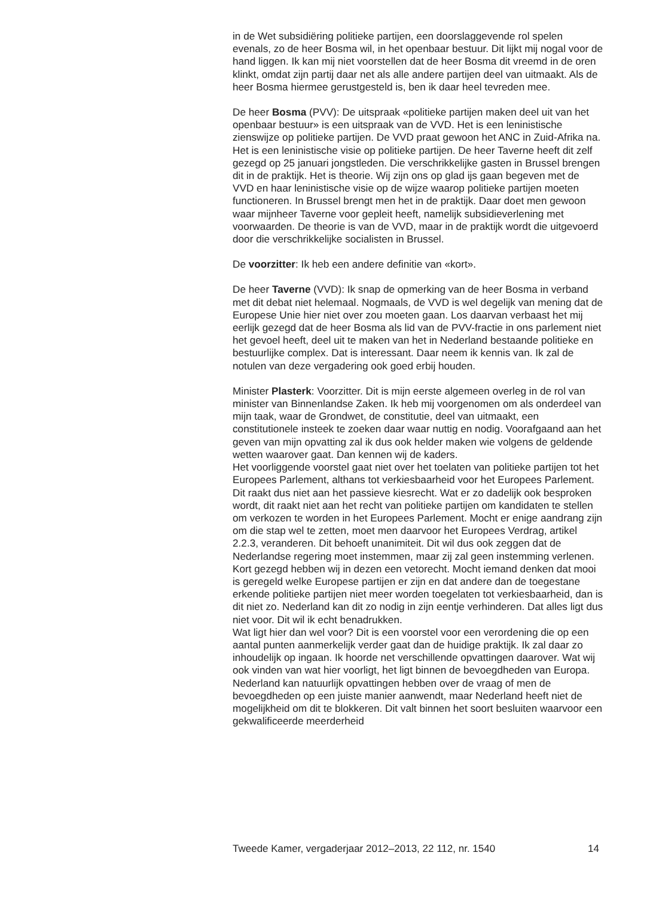in de Wet subsidiëring politieke partijen, een doorslaggevende rol spelen evenals, zo de heer Bosma wil, in het openbaar bestuur. Dit lijkt mij nogal voor de hand liggen. Ik kan mij niet voorstellen dat de heer Bosma dit vreemd in de oren klinkt, omdat zijn partij daar net als alle andere partijen deel van uitmaakt. Als de heer Bosma hiermee gerustgesteld is, ben ik daar heel tevreden mee.
De heer Bosma (PVV): De uitspraak «politieke partijen maken deel uit van het openbaar bestuur» is een uitspraak van de VVD. Het is een leninis­tische zienswijze op politieke partijen. De VVD praat gewoon het ANC in Zuid-Afrika na. Het is een leninistische visie op politieke partijen. De heer Taverne heeft dit zelf gezegd op 25 januari jongstleden. Die verschrikke­lijke gasten in Brussel brengen dit in de praktijk. Het is theorie. Wij zijn ons op glad ijs gaan begeven met de VVD en haar leninistische visie op de wijze waarop politieke partijen moeten functioneren. In Brussel brengt men het in de praktijk. Daar doet men gewoon waar mijnheer Taverne voor gepleit heeft, namelijk subsidieverlening met voorwaarden. De theorie is van de VVD, maar in de praktijk wordt die uitgevoerd door die verschrikkelijke socialisten in Brussel.
De voorzitter: Ik heb een andere definitie van «kort».
De heer Taverne (VVD): Ik snap de opmerking van de heer Bosma in verband met dit debat niet helemaal. Nogmaals, de VVD is wel degelijk van mening dat de Europese Unie hier niet over zou moeten gaan. Los daarvan verbaast het mij eerlijk gezegd dat de heer Bosma als lid van de PVV-fractie in ons parlement niet het gevoel heeft, deel uit te maken van het in Nederland bestaande politieke en bestuurlijke complex. Dat is interessant. Daar neem ik kennis van. Ik zal de notulen van deze verga­dering ook goed erbij houden.
Minister Plasterk: Voorzitter. Dit is mijn eerste algemeen overleg in de rol van minister van Binnenlandse Zaken. Ik heb mij voorgenomen om als onderdeel van mijn taak, waar de Grondwet, de constitutie, deel van uitmaakt, een constitutionele insteek te zoeken daar waar nuttig en nodig. Voorafgaand aan het geven van mijn opvatting zal ik dus ook helder maken wie volgens de geldende wetten waarover gaat. Dan kennen wij de kaders.
Het voorliggende voorstel gaat niet over het toelaten van politieke partijen tot het Europees Parlement, althans tot verkiesbaarheid voor het Europees Parlement. Dit raakt dus niet aan het passieve kiesrecht. Wat er zo dadelijk ook besproken wordt, dit raakt niet aan het recht van politieke partijen om kandidaten te stellen om verkozen te worden in het Europees Parlement. Mocht er enige aandrang zijn om die stap wel te zetten, moet men daarvoor het Europees Verdrag, artikel 2.2.3, veranderen. Dit behoeft unanimiteit. Dit wil dus ook zeggen dat de Nederlandse regering moet instemmen, maar zij zal geen instemming verlenen. Kort gezegd hebben wij in dezen een vetorecht. Mocht iemand denken dat mooi is geregeld welke Europese partijen er zijn en dat andere dan de toegestane erkende politieke partijen niet meer worden toegelaten tot verkiesbaarheid, dan is dit niet zo. Nederland kan dit zo nodig in zijn eentje verhinderen. Dat alles ligt dus niet voor. Dit wil ik echt benadrukken.
Wat ligt hier dan wel voor? Dit is een voorstel voor een verordening die op een aantal punten aanmerkelijk verder gaat dan de huidige praktijk. Ik zal daar zo inhoudelijk op ingaan. Ik hoorde net verschillende opvattingen daarover. Wat wij ook vinden van wat hier voorligt, het ligt binnen de bevoegdheden van Europa. Nederland kan natuurlijk opvattingen hebben over de vraag of men de bevoegdheden op een juiste manier aanwendt, maar Nederland heeft niet de mogelijkheid om dit te blokkeren. Dit valt binnen het soort besluiten waarvoor een gekwalificeerde meerderheid
Tweede Kamer, vergaderjaar 2012–2013, 22 112, nr. 1540 14